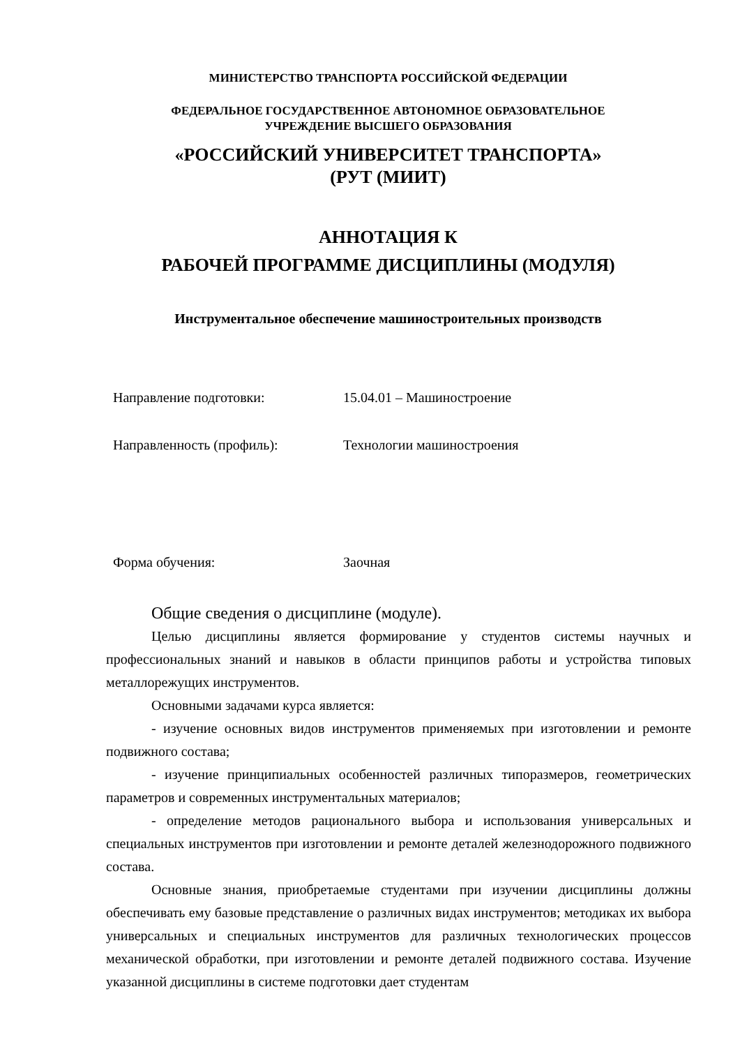МИНИСТЕРСТВО ТРАНСПОРТА РОССИЙСКОЙ ФЕДЕРАЦИИ
ФЕДЕРАЛЬНОЕ ГОСУДАРСТВЕННОЕ АВТОНОМНОЕ ОБРАЗОВАТЕЛЬНОЕ
УЧРЕЖДЕНИЕ ВЫСШЕГО ОБРАЗОВАНИЯ
«РОССИЙСКИЙ УНИВЕРСИТЕТ ТРАНСПОРТА»
(РУТ (МИИТ)
АННОТАЦИЯ К
РАБОЧЕЙ ПРОГРАММЕ ДИСЦИПЛИНЫ (МОДУЛЯ)
Инструментальное обеспечение машиностроительных производств
Направление подготовки: 15.04.01 – Машиностроение
Направленность (профиль): Технологии машиностроения
Форма обучения: Заочная
Общие сведения о дисциплине (модуле).
Целью дисциплины является формирование у студентов системы научных и профессиональных знаний и навыков в области принципов работы и устройства типовых металлорежущих инструментов.
Основными задачами курса является:
- изучение основных видов инструментов применяемых при изготовлении и ремонте подвижного состава;
- изучение принципиальных особенностей различных типоразмеров, геометрических параметров и современных инструментальных материалов;
- определение методов рационального выбора и использования универсальных и специальных инструментов при изготовлении и ремонте деталей железнодорожного подвижного состава.
Основные знания, приобретаемые студентами при изучении дисциплины должны обеспечивать ему базовые представление о различных видах инструментов; методиках их выбора универсальных и специальных инструментов для различных технологических процессов механической обработки, при изготовлении и ремонте деталей подвижного состава. Изучение указанной дисциплины в системе подготовки дает студентам